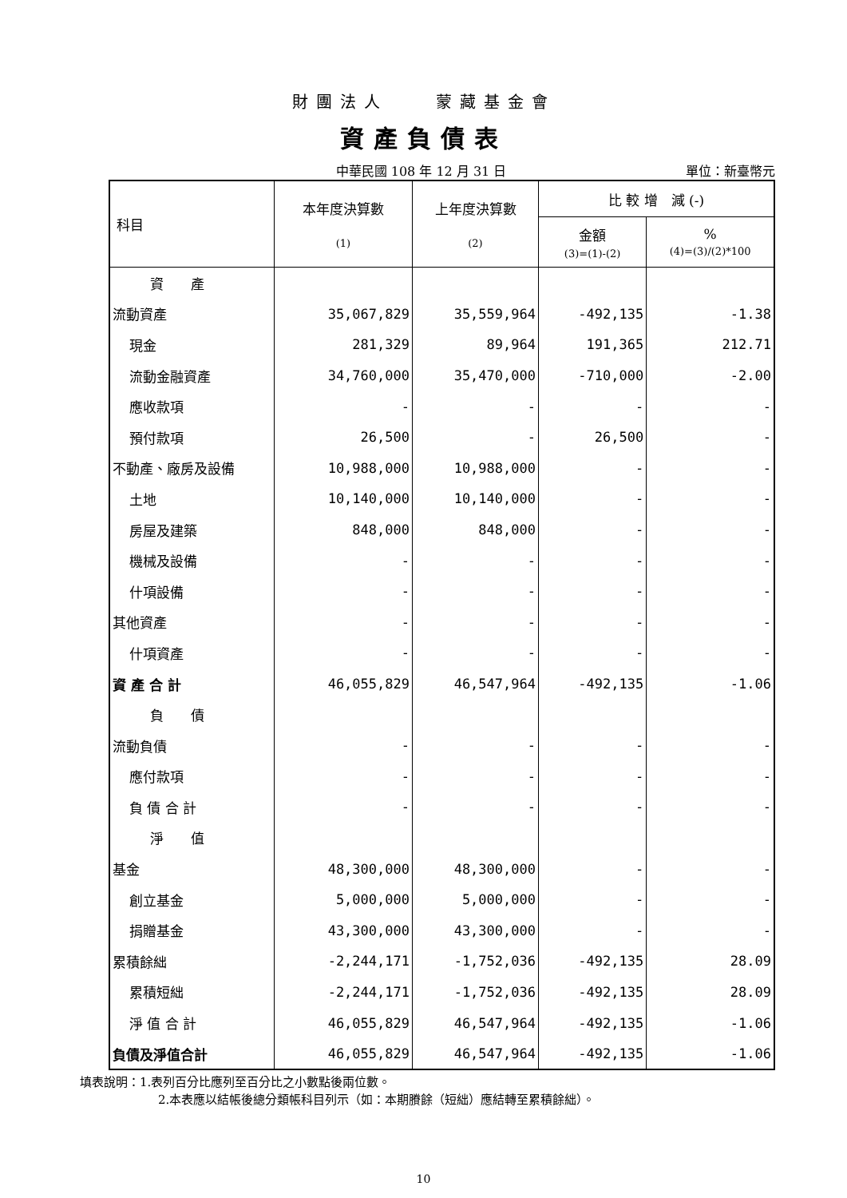財團法人　　蒙藏基金會
資產負債表
中華民國 108 年 12 月 31 日 單位：新臺幣元
| 科目 | 本年度決算數 (1) | 上年度決算數 (2) | 比 較 增 減 (-) | |
| --- | --- | --- | --- | --- |
| | | | 金額 (3)=(1)-(2) | % (4)=(3)/(2)*100 |
| 資 產 | | | | |
| 流動資產 | 35,067,829 | 35,559,964 | -492,135 | -1.38 |
| 現金 | 281,329 | 89,964 | 191,365 | 212.71 |
| 流動金融資產 | 34,760,000 | 35,470,000 | -710,000 | -2.00 |
| 應收款項 | - | - | - | - |
| 預付款項 | 26,500 | - | 26,500 | - |
| 不動產、廠房及設備 | 10,988,000 | 10,988,000 | - | - |
| 土地 | 10,140,000 | 10,140,000 | - | - |
| 房屋及建築 | 848,000 | 848,000 | - | - |
| 機械及設備 | - | - | - | - |
| 什項設備 | - | - | - | - |
| 其他資產 | - | - | - | - |
| 什項資產 | - | - | - | - |
| 資 產 合 計 | 46,055,829 | 46,547,964 | -492,135 | -1.06 |
| 負 債 | | | | |
| 流動負債 | - | - | - | - |
| 應付款項 | - | - | - | - |
| 負 債 合 計 | - | - | - | - |
| 淨 值 | | | | |
| 基金 | 48,300,000 | 48,300,000 | - | - |
| 創立基金 | 5,000,000 | 5,000,000 | - | - |
| 捐贈基金 | 43,300,000 | 43,300,000 | - | - |
| 累積餘絀 | -2,244,171 | -1,752,036 | -492,135 | 28.09 |
| 累積短絀 | -2,244,171 | -1,752,036 | -492,135 | 28.09 |
| 淨 值 合 計 | 46,055,829 | 46,547,964 | -492,135 | -1.06 |
| 負債及淨值合計 | 46,055,829 | 46,547,964 | -492,135 | -1.06 |
填表說明：1.表列百分比應列至百分比之小數點後兩位數。
2.本表應以結帳後總分類帳科目列示（如：本期賸餘（短絀）應結轉至累積餘絀）。
10